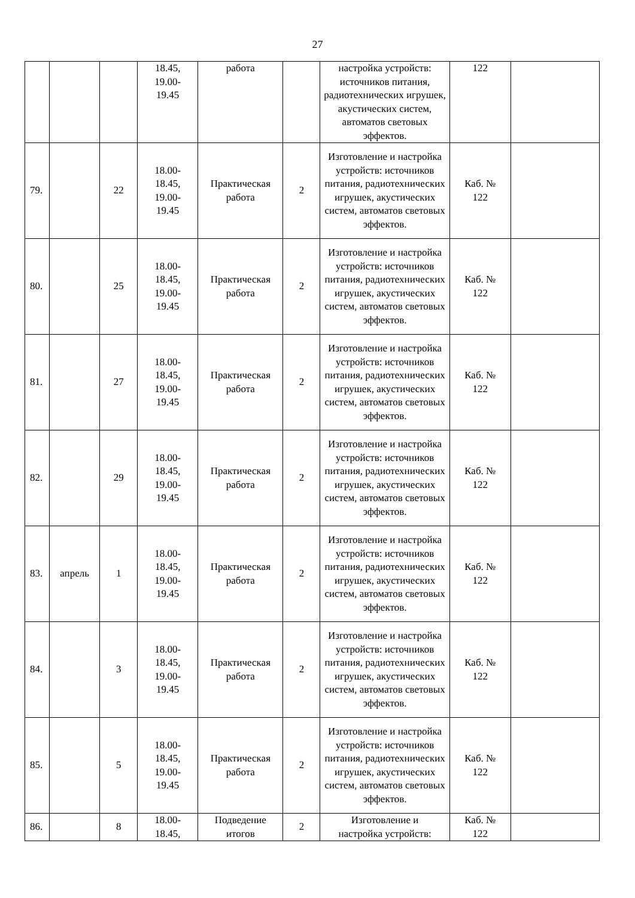27
| | | | 18.45, 19.00- 19.45 | работа | | настройка устройств: источников питания, радиотехнических игрушек, акустических систем, автоматов световых эффектов. | 122 | |
| 79. | | 22 | 18.00- 18.45, 19.00- 19.45 | Практическая работа | 2 | Изготовление и настройка устройств: источников питания, радиотехнических игрушек, акустических систем, автоматов световых эффектов. | Каб. № 122 | |
| 80. | | 25 | 18.00- 18.45, 19.00- 19.45 | Практическая работа | 2 | Изготовление и настройка устройств: источников питания, радиотехнических игрушек, акустических систем, автоматов световых эффектов. | Каб. № 122 | |
| 81. | | 27 | 18.00- 18.45, 19.00- 19.45 | Практическая работа | 2 | Изготовление и настройка устройств: источников питания, радиотехнических игрушек, акустических систем, автоматов световых эффектов. | Каб. № 122 | |
| 82. | | 29 | 18.00- 18.45, 19.00- 19.45 | Практическая работа | 2 | Изготовление и настройка устройств: источников питания, радиотехнических игрушек, акустических систем, автоматов световых эффектов. | Каб. № 122 | |
| 83. | апрель | 1 | 18.00- 18.45, 19.00- 19.45 | Практическая работа | 2 | Изготовление и настройка устройств: источников питания, радиотехнических игрушек, акустических систем, автоматов световых эффектов. | Каб. № 122 | |
| 84. | | 3 | 18.00- 18.45, 19.00- 19.45 | Практическая работа | 2 | Изготовление и настройка устройств: источников питания, радиотехнических игрушек, акустических систем, автоматов световых эффектов. | Каб. № 122 | |
| 85. | | 5 | 18.00- 18.45, 19.00- 19.45 | Практическая работа | 2 | Изготовление и настройка устройств: источников питания, радиотехнических игрушек, акустических систем, автоматов световых эффектов. | Каб. № 122 | |
| 86. | | 8 | 18.00- 18.45, | Подведение итогов | 2 | Изготовление и настройка устройств: | Каб. № 122 | |